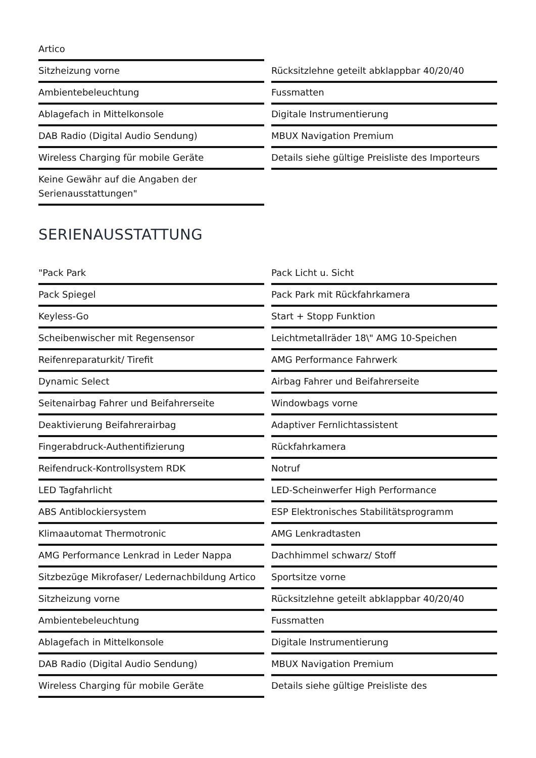Artico
Sitzheizung vorne
Rücksitzlehne geteilt abklappbar 40/20/40
Ambientebeleuchtung
Fussmatten
Ablagefach in Mittelkonsole
Digitale Instrumentierung
DAB Radio (Digital Audio Sendung)
MBUX Navigation Premium
Wireless Charging für mobile Geräte
Details siehe gültige Preisliste des Importeurs
Keine Gewähr auf die Angaben der Serienausstattungen"
SERIENAUSSTATTUNG
"Pack Park
Pack Licht u. Sicht
Pack Spiegel
Pack Park mit Rückfahrkamera
Keyless-Go
Start + Stopp Funktion
Scheibenwischer mit Regensensor
Leichtmetallräder 18\" AMG 10-Speichen
Reifenreparaturkit/ Tirefit
AMG Performance Fahrwerk
Dynamic Select
Airbag Fahrer und Beifahrerseite
Seitenairbag Fahrer und Beifahrerseite
Windowbags vorne
Deaktivierung Beifahrerairbag
Adaptiver Fernlichtassistent
Fingerabdruck-Authentifizierung
Rückfahrkamera
Reifendruck-Kontrollsystem RDK
Notruf
LED Tagfahrlicht
LED-Scheinwerfer High Performance
ABS Antiblockiersystem
ESP Elektronisches Stabilitätsprogramm
Klimaautomat Thermotronic
AMG Lenkradtasten
AMG Performance Lenkrad in Leder Nappa
Dachhimmel schwarz/ Stoff
Sitzbezüge Mikrofaser/ Ledernachbildung Artico
Sportsitze vorne
Sitzheizung vorne
Rücksitzlehne geteilt abklappbar 40/20/40
Ambientebeleuchtung
Fussmatten
Ablagefach in Mittelkonsole
Digitale Instrumentierung
DAB Radio (Digital Audio Sendung)
MBUX Navigation Premium
Wireless Charging für mobile Geräte
Details siehe gültige Preisliste des